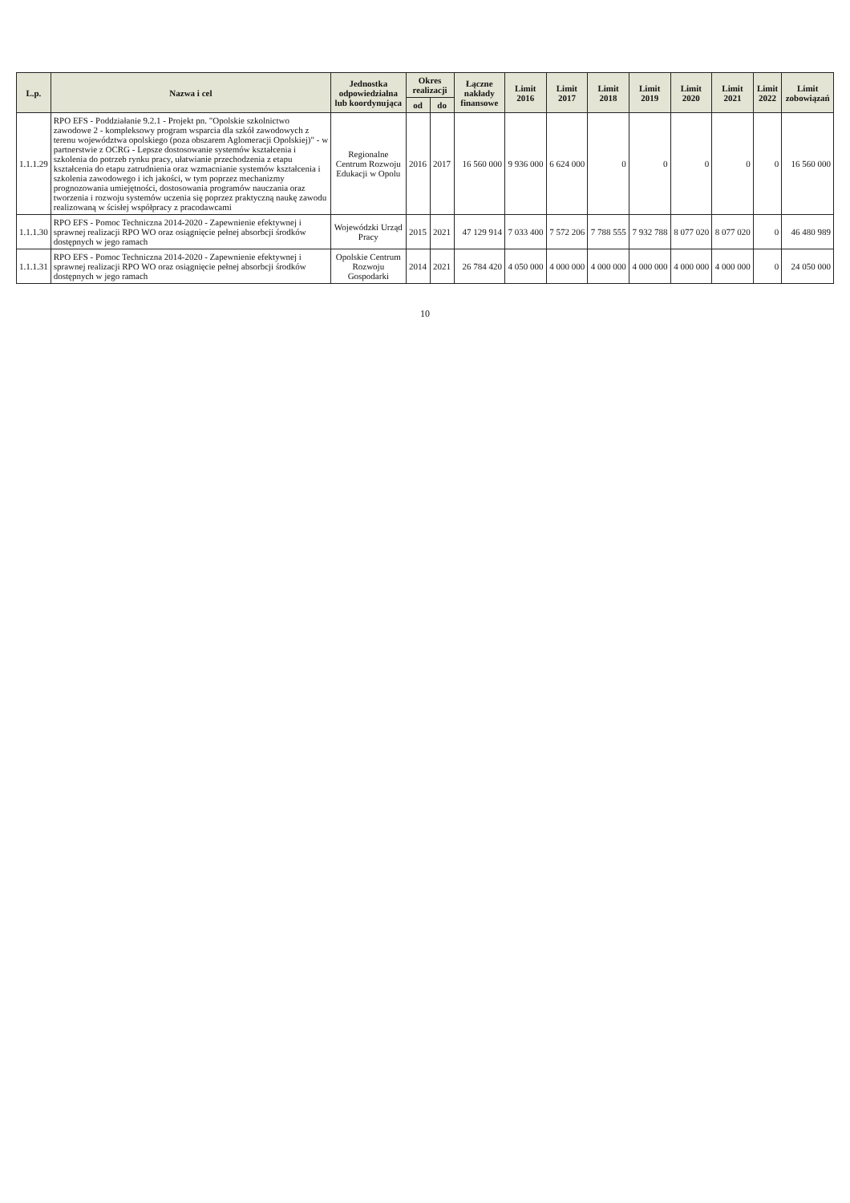| L.p. | Nazwa i cel | Jednostka odpowiedzialna lub koordynująca | Okres realizacji | | Łączne nakłady finansowe | Limit 2016 | Limit 2017 | Limit 2018 | Limit 2019 | Limit 2020 | Limit 2021 | Limit 2022 | Limit zobowiązań |
| --- | --- | --- | --- | --- | --- | --- | --- | --- | --- | --- | --- | --- | --- |
| | | | od | do | | | | | | | | | |
| 1.1.1.29 | RPO EFS - Poddziałanie 9.2.1 - Projekt pn. "Opolskie szkolnictwo zawodowe 2 - kompleksowy program wsparcia dla szkół zawodowych z terenu województwa opolskiego (poza obszarem Aglomeracji Opolskiej)" - w partnerstwie z OCRG - Lepsze dostosowanie systemów kształcenia i szkolenia do potrzeb rynku pracy, ułatwianie przechodzenia z etapu kształcenia do etapu zatrudnienia oraz wzmacnianie systemów kształcenia i szkolenia zawodowego i ich jakości, w tym poprzez mechanizmy prognozowania umiejętności, dostosowania programów nauczania oraz tworzenia i rozwoju systemów uczenia się poprzez praktyczną naukę zawodu realizowaną w ścisłej współpracy z pracodawcami | Regionalne Centrum Rozwoju Edukacji w Opolu | 2016 | 2017 | 16 560 000 | 9 936 000 | 6 624 000 | 0 | 0 | 0 | 0 | 0 | 16 560 000 |
| 1.1.1.30 | RPO EFS - Pomoc Techniczna 2014-2020 - Zapewnienie efektywnej i sprawnej realizacji RPO WO oraz osiągnięcie pełnej absorbcji środków dostępnych w jego ramach | Wojewódzki Urząd Pracy | 2015 | 2021 | 47 129 914 | 7 033 400 | 7 572 206 | 7 788 555 | 7 932 788 | 8 077 020 | 8 077 020 | 0 | 46 480 989 |
| 1.1.1.31 | RPO EFS - Pomoc Techniczna 2014-2020 - Zapewnienie efektywnej i sprawnej realizacji RPO WO oraz osiągnięcie pełnej absorbcji środków dostępnych w jego ramach | Opolskie Centrum Rozwoju Gospodarki | 2014 | 2021 | 26 784 420 | 4 050 000 | 4 000 000 | 4 000 000 | 4 000 000 | 4 000 000 | 4 000 000 | 0 | 24 050 000 |
10